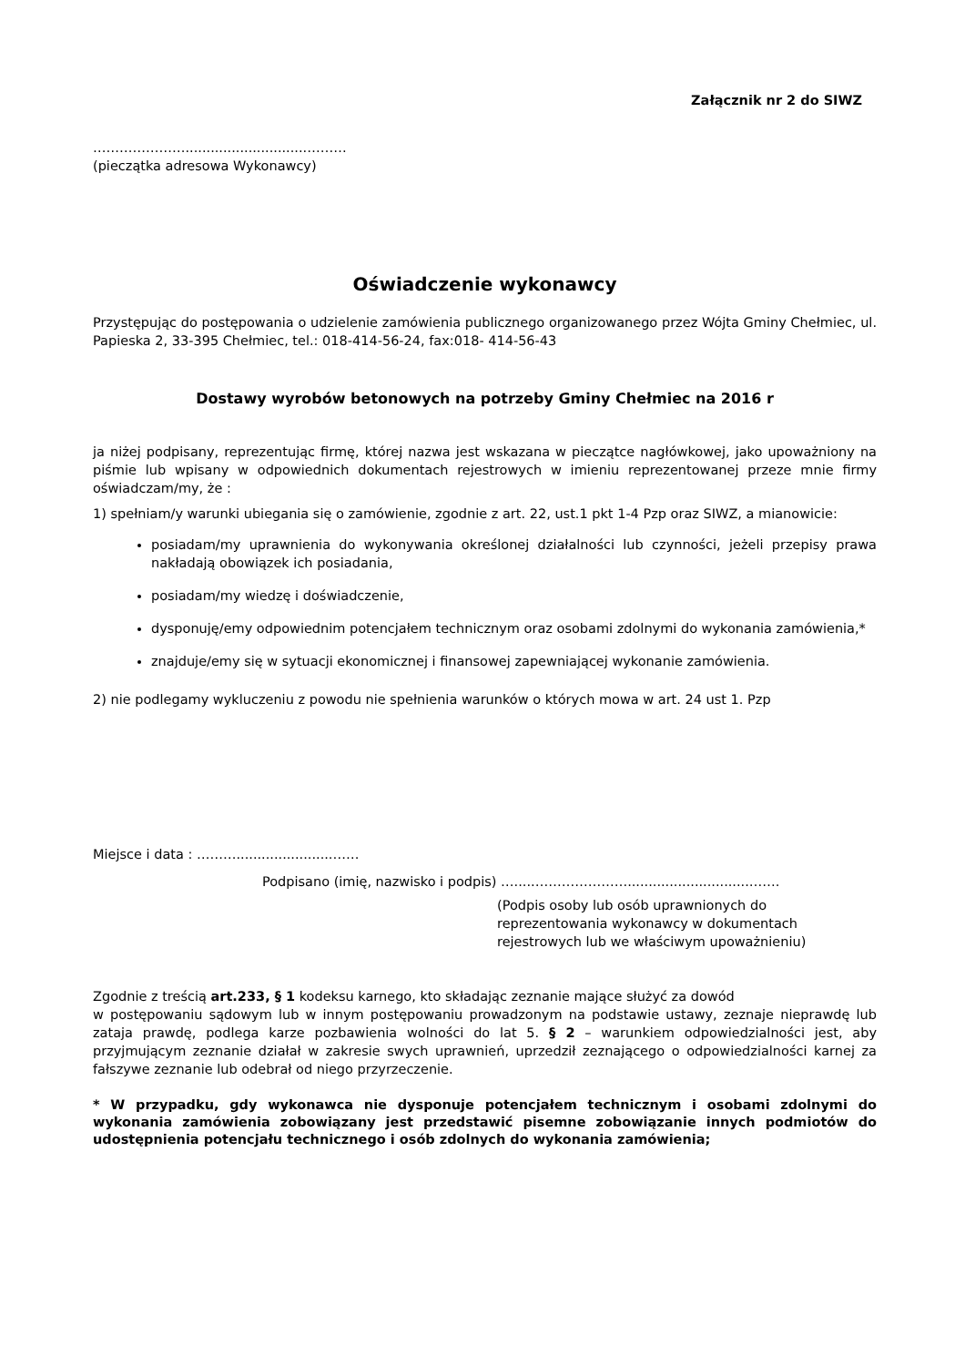Załącznik nr 2 do SIWZ
………………….............................………
(pieczątka adresowa Wykonawcy)
Oświadczenie wykonawcy
Przystępując do postępowania o udzielenie zamówienia publicznego organizowanego przez Wójta Gminy Chełmiec, ul. Papieska 2, 33-395 Chełmiec, tel.: 018-414-56-24, fax:018- 414-56-43
Dostawy wyrobów betonowych na potrzeby Gminy Chełmiec na 2016 r
ja niżej podpisany, reprezentując firmę, której nazwa jest wskazana w pieczątce nagłówkowej, jako upoważniony na piśmie lub wpisany w odpowiednich dokumentach rejestrowych w imieniu reprezentowanej przeze mnie firmy oświadczam/my, że :
1) spełniam/y warunki ubiegania się o zamówienie, zgodnie z art. 22, ust.1 pkt 1-4 Pzp oraz SIWZ, a mianowicie:
posiadam/my uprawnienia do wykonywania określonej działalności lub czynności, jeżeli przepisy prawa nakładają obowiązek ich posiadania,
posiadam/my wiedzę i doświadczenie,
dysponuję/emy odpowiednim potencjałem technicznym oraz osobami zdolnymi do wykonania zamówienia,*
znajduje/emy się w sytuacji ekonomicznej i finansowej zapewniającej wykonanie zamówienia.
2) nie podlegamy wykluczeniu z powodu nie spełnienia warunków o których mowa w art. 24 ust 1. Pzp
Miejsce i data : ……….......................……
Podpisano (imię, nazwisko i podpis) ….....………………….............................…….
(Podpis osoby lub osób uprawnionych do
reprezentowania wykonawcy w dokumentach
rejestrowych lub we właściwym upoważnieniu)
Zgodnie z treścią art.233, § 1 kodeksu karnego, kto składając zeznanie mające służyć za dowód
w postępowaniu sądowym lub w innym postępowaniu prowadzonym na podstawie ustawy, zeznaje nieprawdę lub zataja prawdę, podlega karze pozbawienia wolności do lat 5. § 2 – warunkiem odpowiedzialności jest, aby przyjmującym zeznanie działał w zakresie swych uprawnień, uprzedził zeznającego o odpowiedzialności karnej za fałszywe zeznanie lub odebrał od niego przyrzeczenie.
* W przypadku, gdy wykonawca nie dysponuje potencjałem technicznym i osobami zdolnymi do wykonania zamówienia zobowiązany jest przedstawić pisemne zobowiązanie innych podmiotów do udostępnienia potencjału technicznego i osób zdolnych do wykonania zamówienia;